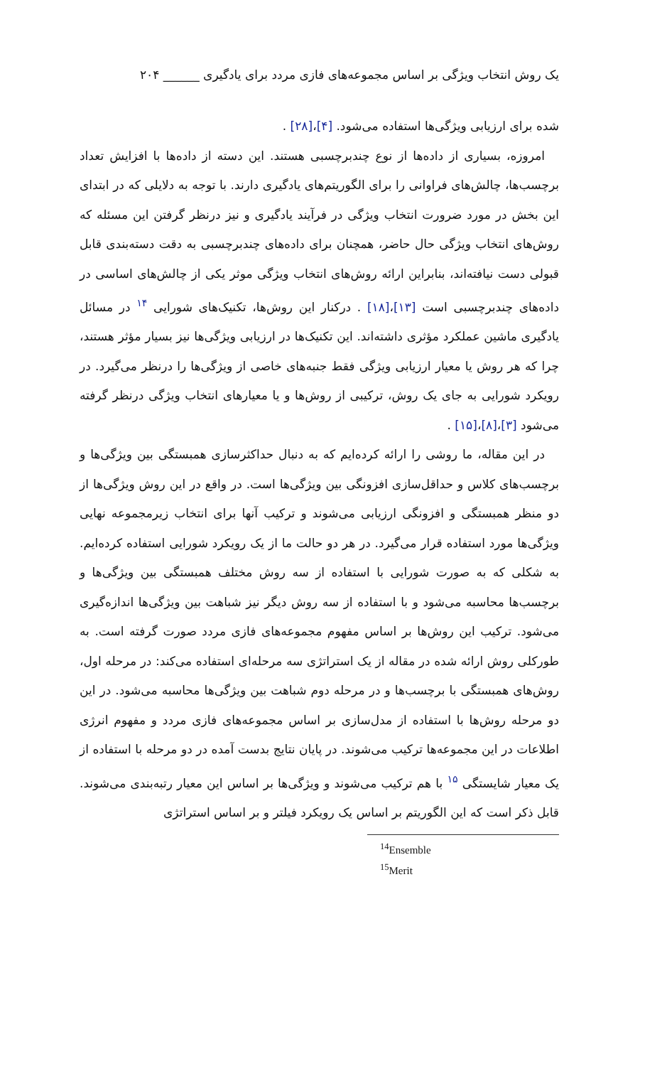یک روش انتخاب ویژگی بر اساس مجموعه‌های فازی مردد برای یادگیری ______ ۲۰۴
شده برای ارزیابی ویژگی‌ها استفاده می‌شود. [۴]،[۲۸] .
امروزه، بسیاری از داده‌ها از نوع چندبرچسبی هستند. این دسته از داده‌ها با افزایش تعداد برچسب‌ها، چالش‌های فراوانی را برای الگوریتم‌های یادگیری دارند. با توجه به دلایلی که در ابتدای این بخش در مورد ضرورت انتخاب ویژگی در فرآیند یادگیری و نیز درنظر گرفتن این مسئله که روش‌های انتخاب ویژگی حال حاضر، همچنان برای داده‌های چندبرچسبی به دقت دسته‌بندی قابل قبولی دست نیافته‌اند، بنابراین ارائه روش‌های انتخاب ویژگی موثر یکی از چالش‌های اساسی در داده‌های چندبرچسبی است [۱۳]،[۱۸] . درکنار این روش‌ها، تکنیک‌های شورایی <sup>۱۴</sup> در مسائل یادگیری ماشین عملکرد مؤثری داشته‌اند. این تکنیک‌ها در ارزیابی ویژگی‌ها نیز بسیار مؤثر هستند، چرا که هر روش یا معیار ارزیابی ویژگی فقط جنبه‌های خاصی از ویژگی‌ها را درنظر می‌گیرد. در رویکرد شورایی به جای یک روش، ترکیبی از روش‌ها و یا معیارهای انتخاب ویژگی درنظر گرفته می‌شود [۳]،[۸]،[۱۵] .
در این مقاله، ما روشی را ارائه کرده‌ایم که به دنبال حداکثرسازی همبستگی بین ویژگی‌ها و برچسب‌های کلاس و حداقل‌سازی افزونگی بین ویژگی‌ها است. در واقع در این روش ویژگی‌ها از دو منظر همبستگی و افزونگی ارزیابی می‌شوند و ترکیب آنها برای انتخاب زیرمجموعه نهایی ویژگی‌ها مورد استفاده قرار می‌گیرد. در هر دو حالت ما از یک رویکرد شورایی استفاده کرده‌ایم. به شکلی که به صورت شورایی با استفاده از سه روش مختلف همبستگی بین ویژگی‌ها و برچسب‌ها محاسبه می‌شود و با استفاده از سه روش دیگر نیز شباهت بین ویژگی‌ها اندازه‌گیری می‌شود. ترکیب این روش‌ها بر اساس مفهوم مجموعه‌های فازی مردد صورت گرفته است. به طورکلی روش ارائه شده در مقاله از یک استراتژی سه مرحله‌ای استفاده می‌کند: در مرحله اول، روش‌های همبستگی با برچسب‌ها و در مرحله دوم شباهت بین ویژگی‌ها محاسبه می‌شود. در این دو مرحله روش‌ها با استفاده از مدل‌سازی بر اساس مجموعه‌های فازی مردد و مفهوم انرژی اطلاعات در این مجموعه‌ها ترکیب می‌شوند. در پایان نتایج بدست آمده در دو مرحله با استفاده از یک معیار شایستگی <sup>۱۵</sup> با هم ترکیب می‌شوند و ویژگی‌ها بر اساس این معیار رتبه‌بندی می‌شوند. قابل ذکر است که این الگوریتم بر اساس یک رویکرد فیلتر و بر اساس استراتژی
<sup>14</sup> Ensemble
<sup>15</sup> Merit